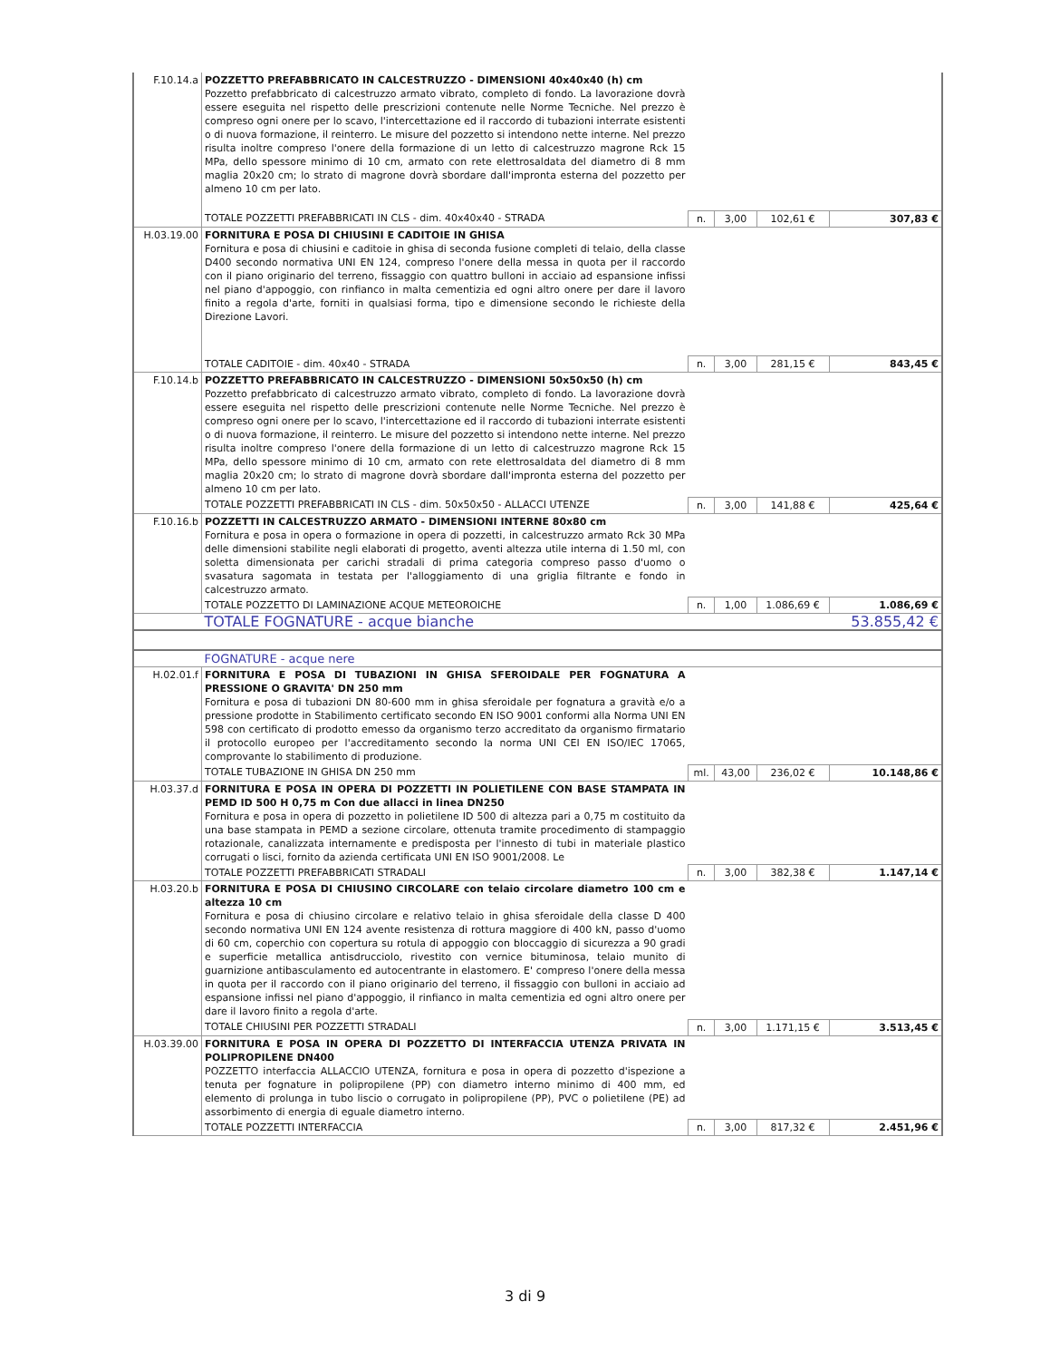| F.10.14.a | POZZETTO PREFABBRICATO IN CALCESTRUZZO - DIMENSIONI 40x40x40 (h) cm Pozzetto prefabbricato di calcestruzzo armato vibrato, completo di fondo. La lavorazione dovrà essere eseguita nel rispetto delle prescrizioni contenute nelle Norme Tecniche. Nel prezzo è compreso ogni onere per lo scavo, l'intercettazione ed il raccordo di tubazioni interrate esistenti o di nuova formazione, il reinterro. Le misure del pozzetto si intendono nette interne. Nel prezzo risulta inoltre compreso l'onere della formazione di un letto di calcestruzzo magrone Rck 15 MPa, dello spessore minimo di 10 cm, armato con rete elettrosaldata del diametro di 8 mm maglia 20x20 cm; lo strato di magrone dovrà sbordare dall'impronta esterna del pozzetto per almeno 10 cm per lato. | | | | |
| | TOTALE POZZETTI PREFABBRICATI IN CLS - dim. 40x40x40 - STRADA | n. | 3,00 | 102,61 € | 307,83 € |
| H.03.19.00 | FORNITURA E POSA DI CHIUSINI E CADITOIE IN GHISA Fornitura e posa di chiusini e caditoie in ghisa di seconda fusione completi di telaio, della classe D400 secondo normativa UNI EN 124, compreso l'onere della messa in quota per il raccordo con il piano originario del terreno, fissaggio con quattro bulloni in acciaio ad espansione infissi nel piano d'appoggio, con rinfianco in malta cementizia ed ogni altro onere per dare il lavoro finito a regola d'arte, forniti in qualsiasi forma, tipo e dimensione secondo le richieste della Direzione Lavori. | | | | |
| | TOTALE CADITOIE - dim. 40x40 - STRADA | n. | 3,00 | 281,15 € | 843,45 € |
| F.10.14.b | POZZETTO PREFABBRICATO IN CALCESTRUZZO - DIMENSIONI 50x50x50 (h) cm Pozzetto prefabbricato di calcestruzzo armato vibrato, completo di fondo. La lavorazione dovrà essere eseguita nel rispetto delle prescrizioni contenute nelle Norme Tecniche. Nel prezzo è compreso ogni onere per lo scavo, l'intercettazione ed il raccordo di tubazioni interrate esistenti o di nuova formazione, il reinterro. Le misure del pozzetto si intendono nette interne. Nel prezzo risulta inoltre compreso l'onere della formazione di un letto di calcestruzzo magrone Rck 15 MPa, dello spessore minimo di 10 cm, armato con rete elettrosaldata del diametro di 8 mm maglia 20x20 cm; lo strato di magrone dovrà sbordare dall'impronta esterna del pozzetto per almeno 10 cm per lato. | | | | |
| | TOTALE POZZETTI PREFABBRICATI IN CLS - dim. 50x50x50 - ALLACCI UTENZE | n. | 3,00 | 141,88 € | 425,64 € |
| F.10.16.b | POZZETTI IN CALCESTRUZZO ARMATO - DIMENSIONI INTERNE 80x80 cm Fornitura e posa in opera o formazione in opera di pozzetti, in calcestruzzo armato Rck 30 MPa delle dimensioni stabilite negli elaborati di progetto, aventi altezza utile interna di 1.50 ml, con soletta dimensionata per carichi stradali di prima categoria compreso passo d'uomo o svasatura sagomata in testata per l'alloggiamento di una griglia filtrante e fondo in calcestruzzo armato. | | | | |
| | TOTALE POZZETTO DI LAMINAZIONE ACQUE METEOROICHE | n. | 1,00 | 1.086,69 € | 1.086,69 € |
| | TOTALE FOGNATURE - acque bianche | | | | 53.855,42 € |
| | FOGNATURE - acque nere | | | | |
| H.02.01.f | FORNITURA E POSA DI TUBAZIONI IN GHISA SFEROIDALE PER FOGNATURA A PRESSIONE O GRAVITA' DN 250 mm Fornitura e posa di tubazioni DN 80-600 mm in ghisa sferoidale per fognatura a gravità e/o a pressione prodotte in Stabilimento certificato secondo EN ISO 9001 conformi alla Norma UNI EN 598 con certificato di prodotto emesso da organismo terzo accreditato da organismo firmatario il protocollo europeo per l'accreditamento secondo la norma UNI CEI EN ISO/IEC 17065, comprovante lo stabilimento di produzione. | | | | |
| | TOTALE TUBAZIONE IN GHISA DN 250 mm | ml. | 43,00 | 236,02 € | 10.148,86 € |
| H.03.37.d | FORNITURA E POSA IN OPERA DI POZZETTI IN POLIETILENE CON BASE STAMPATA IN PEMD ID 500 H 0,75 m Con due allacci in linea DN250 Fornitura e posa in opera di pozzetto in polietilene ID 500 di altezza pari a 0,75 m costituito da una base stampata in PEMD a sezione circolare, ottenuta tramite procedimento di stampaggio rotazionale, canalizzata internamente e predisposta per l'innesto di tubi in materiale plastico corrugati o lisci, fornito da azienda certificata UNI EN ISO 9001/2008. Le | | | | |
| | TOTALE POZZETTI PREFABBRICATI STRADALI | n. | 3,00 | 382,38 € | 1.147,14 € |
| H.03.20.b | FORNITURA E POSA DI CHIUSINO CIRCOLARE con telaio circolare diametro 100 cm e altezza 10 cm Fornitura e posa di chiusino circolare e relativo telaio in ghisa sferoidale della classe D 400 secondo normativa UNI EN 124 avente resistenza di rottura maggiore di 400 kN, passo d'uomo di 60 cm, coperchio con copertura su rotula di appoggio con bloccaggio di sicurezza a 90 gradi e superficie metallica antisdrucciolo, rivestito con vernice bituminosa, telaio munito di guarnizione antibasculamento ed autocentrante in elastomero. E' compreso l'onere della messa in quota per il raccordo con il piano originario del terreno, il fissaggio con bulloni in acciaio ad espansione infissi nel piano d'appoggio, il rinfianco in malta cementizia ed ogni altro onere per dare il lavoro finito a regola d'arte. | | | | |
| | TOTALE CHIUSINI PER POZZETTI STRADALI | n. | 3,00 | 1.171,15 € | 3.513,45 € |
| H.03.39.00 | FORNITURA E POSA IN OPERA DI POZZETTO DI INTERFACCIA UTENZA PRIVATA IN POLIPROPILENE DN400 POZZETTO interfaccia ALLACCIO UTENZA, fornitura e posa in opera di pozzetto d'ispezione a tenuta per fognature in polipropilene (PP) con diametro interno minimo di 400 mm, ed elemento di prolunga in tubo liscio o corrugato in polipropilene (PP), PVC o polietilene (PE) ad assorbimento di energia di eguale diametro interno. | | | | |
| | TOTALE POZZETTI INTERFACCIA | n. | 3,00 | 817,32 € | 2.451,96 € |
3 di 9